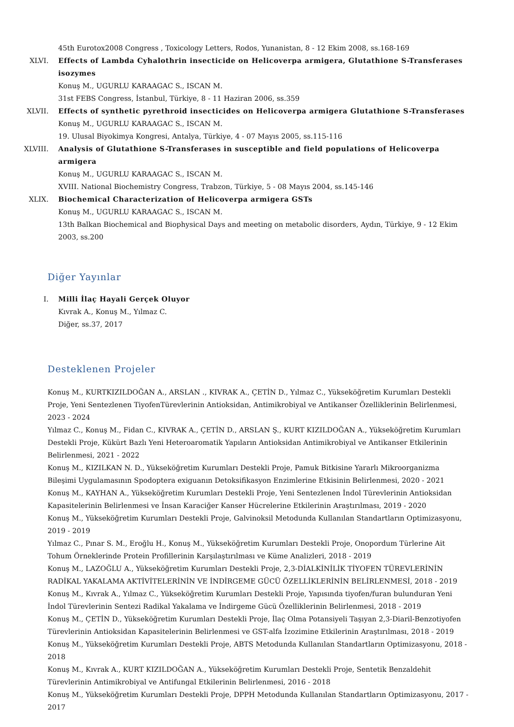45th Eurotox2008 Congress , Toxicology Letters, Rodos, Yunanistan, 8 - 12 Ekim 2008, ss.168-169
XLVI. Effects of Lambda Cyhalothrin insecticide on Helicoverpa armigera, Glutathione S-Transferases isozymes
Konuş M., UGURLU KARAAGAC S., ISCAN M.
31st FEBS Congress, İstanbul, Türkiye, 8 - 11 Haziran 2006, ss.359
XLVII. Effects of synthetic pyrethroid insecticides on Helicoverpa armigera Glutathione S-Transferases
Konuş M., UGURLU KARAAGAC S., ISCAN M.
19. Ulusal Biyokimya Kongresi, Antalya, Türkiye, 4 - 07 Mayıs 2005, ss.115-116
XLVIII. Analysis of Glutathione S-Transferases in susceptible and field populations of Helicoverpa armigera
Konuş M., UGURLU KARAAGAC S., ISCAN M.
XVIII. National Biochemistry Congress, Trabzon, Türkiye, 5 - 08 Mayıs 2004, ss.145-146
XLIX. Biochemical Characterization of Helicoverpa armigera GSTs
Konuş M., UGURLU KARAAGAC S., ISCAN M.
13th Balkan Biochemical and Biophysical Days and meeting on metabolic disorders, Aydın, Türkiye, 9 - 12 Ekim 2003, ss.200
Diğer Yayınlar
I. Milli İlaç Hayali Gerçek Oluyor
Kıvrak A., Konuş M., Yılmaz C.
Diğer, ss.37, 2017
Desteklenen Projeler
Konuş M., KURTKIZILDOĞAN A., ARSLAN ., KIVRAK A., ÇETİN D., Yılmaz C., Yükseköğretim Kurumları Destekli Proje, Yeni Sentezlenen TiyofenTürevlerinin Antioksidan, Antimikrobiyal ve Antikanser Özelliklerinin Belirlenmesi, 2023 - 2024
Yılmaz C., Konuş M., Fidan C., KIVRAK A., ÇETİN D., ARSLAN Ş., KURT KIZILDOĞAN A., Yükseköğretim Kurumları Destekli Proje, Kükürt Bazlı Yeni Heteroaromatik Yapıların Antioksidan Antimikrobiyal ve Antikanser Etkilerinin Belirlenmesi, 2021 - 2022
Konuş M., KIZILKAN N. D., Yükseköğretim Kurumları Destekli Proje, Pamuk Bitkisine Yararlı Mikroorganizma Bileşimi Uygulamasının Spodoptera exiguanın Detoksifikasyon Enzimlerine Etkisinin Belirlenmesi, 2020 - 2021
Konuş M., KAYHAN A., Yükseköğretim Kurumları Destekli Proje, Yeni Sentezlenen İndol Türevlerinin Antioksidan Kapasitelerinin Belirlenmesi ve İnsan Karaciğer Kanser Hücrelerine Etkilerinin Araştırılması, 2019 - 2020
Konuş M., Yükseköğretim Kurumları Destekli Proje, Galvinoksil Metodunda Kullanılan Standartların Optimizasyonu, 2019 - 2019
Yılmaz C., Pınar S. M., Eroğlu H., Konuş M., Yükseköğretim Kurumları Destekli Proje, Onopordum Türlerine Ait Tohum Örneklerinde Protein Profillerinin Karşılaştırılması ve Küme Analizleri, 2018 - 2019
Konuş M., LAZOĞLU A., Yükseköğretim Kurumları Destekli Proje, 2,3-DİALKİNİLİK TİYOFEN TÜREVLERİNİN RADİKAL YAKALAMA AKTİVİTELERİNİN VE İNDİRGEME GÜCÜ ÖZELLİKLERİNİN BELİRLENMESİ, 2018 - 2019
Konuş M., Kıvrak A., Yılmaz C., Yükseköğretim Kurumları Destekli Proje, Yapısında tiyofen/furan bulunduran Yeni İndol Türevlerinin Sentezi Radikal Yakalama ve İndirgeme Gücü Özelliklerinin Belirlenmesi, 2018 - 2019
Konuş M., ÇETİN D., Yükseköğretim Kurumları Destekli Proje, İlaç Olma Potansiyeli Taşıyan 2,3-Diaril-Benzotiyofen Türevlerinin Antioksidan Kapasitelerinin Belirlenmesi ve GST-alfa İzozimine Etkilerinin Araştırılması, 2018 - 2019
Konuş M., Yükseköğretim Kurumları Destekli Proje, ABTS Metodunda Kullanılan Standartların Optimizasyonu, 2018 - 2018
Konuş M., Kıvrak A., KURT KIZILDOĞAN A., Yükseköğretim Kurumları Destekli Proje, Sentetik Benzaldehit Türevlerinin Antimikrobiyal ve Antifungal Etkilerinin Belirlenmesi, 2016 - 2018
Konuş M., Yükseköğretim Kurumları Destekli Proje, DPPH Metodunda Kullanılan Standartların Optimizasyonu, 2017 - 2017